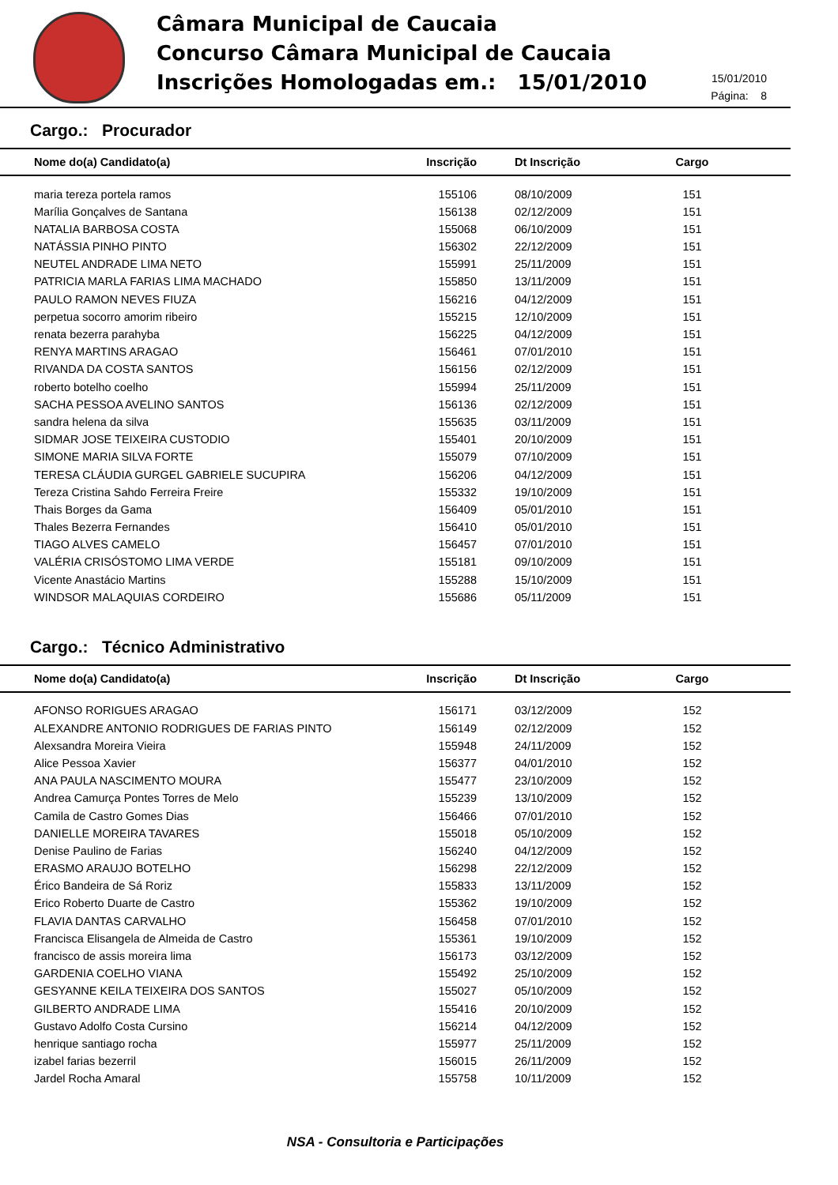Câmara Municipal de Caucaia
Concurso Câmara Municipal de Caucaia
Inscrições Homologadas em.: 15/01/2010
15/01/2010
Página: 8
Cargo.: Procurador
| Nome do(a) Candidato(a) | Inscrição | Dt Inscrição | Cargo |
| --- | --- | --- | --- |
| maria tereza portela ramos | 155106 | 08/10/2009 | 151 |
| Marília Gonçalves de Santana | 156138 | 02/12/2009 | 151 |
| NATALIA BARBOSA COSTA | 155068 | 06/10/2009 | 151 |
| NATÁSSIA PINHO PINTO | 156302 | 22/12/2009 | 151 |
| NEUTEL ANDRADE LIMA NETO | 155991 | 25/11/2009 | 151 |
| PATRICIA MARLA FARIAS LIMA MACHADO | 155850 | 13/11/2009 | 151 |
| PAULO RAMON NEVES FIUZA | 156216 | 04/12/2009 | 151 |
| perpetua socorro amorim ribeiro | 155215 | 12/10/2009 | 151 |
| renata bezerra parahyba | 156225 | 04/12/2009 | 151 |
| RENYA MARTINS ARAGAO | 156461 | 07/01/2010 | 151 |
| RIVANDA DA COSTA SANTOS | 156156 | 02/12/2009 | 151 |
| roberto botelho coelho | 155994 | 25/11/2009 | 151 |
| SACHA PESSOA AVELINO SANTOS | 156136 | 02/12/2009 | 151 |
| sandra helena da silva | 155635 | 03/11/2009 | 151 |
| SIDMAR JOSE TEIXEIRA CUSTODIO | 155401 | 20/10/2009 | 151 |
| SIMONE MARIA SILVA FORTE | 155079 | 07/10/2009 | 151 |
| TERESA CLÁUDIA GURGEL GABRIELE SUCUPIRA | 156206 | 04/12/2009 | 151 |
| Tereza Cristina Sahdo Ferreira Freire | 155332 | 19/10/2009 | 151 |
| Thais Borges da Gama | 156409 | 05/01/2010 | 151 |
| Thales Bezerra Fernandes | 156410 | 05/01/2010 | 151 |
| TIAGO ALVES CAMELO | 156457 | 07/01/2010 | 151 |
| VALÉRIA CRISÓSTOMO LIMA VERDE | 155181 | 09/10/2009 | 151 |
| Vicente Anastácio Martins | 155288 | 15/10/2009 | 151 |
| WINDSOR MALAQUIAS CORDEIRO | 155686 | 05/11/2009 | 151 |
Cargo.: Técnico Administrativo
| Nome do(a) Candidato(a) | Inscrição | Dt Inscrição | Cargo |
| --- | --- | --- | --- |
| AFONSO RORIGUES ARAGAO | 156171 | 03/12/2009 | 152 |
| ALEXANDRE ANTONIO RODRIGUES DE FARIAS PINTO | 156149 | 02/12/2009 | 152 |
| Alexsandra Moreira Vieira | 155948 | 24/11/2009 | 152 |
| Alice Pessoa Xavier | 156377 | 04/01/2010 | 152 |
| ANA PAULA NASCIMENTO MOURA | 155477 | 23/10/2009 | 152 |
| Andrea Camurça Pontes Torres de Melo | 155239 | 13/10/2009 | 152 |
| Camila de Castro Gomes Dias | 156466 | 07/01/2010 | 152 |
| DANIELLE MOREIRA TAVARES | 155018 | 05/10/2009 | 152 |
| Denise Paulino de Farias | 156240 | 04/12/2009 | 152 |
| ERASMO ARAUJO BOTELHO | 156298 | 22/12/2009 | 152 |
| Érico Bandeira de Sá Roriz | 155833 | 13/11/2009 | 152 |
| Erico Roberto Duarte de Castro | 155362 | 19/10/2009 | 152 |
| FLAVIA DANTAS CARVALHO | 156458 | 07/01/2010 | 152 |
| Francisca Elisangela de Almeida de Castro | 155361 | 19/10/2009 | 152 |
| francisco de assis moreira lima | 156173 | 03/12/2009 | 152 |
| GARDENIA COELHO VIANA | 155492 | 25/10/2009 | 152 |
| GESYANNE KEILA TEIXEIRA DOS SANTOS | 155027 | 05/10/2009 | 152 |
| GILBERTO ANDRADE LIMA | 155416 | 20/10/2009 | 152 |
| Gustavo Adolfo Costa Cursino | 156214 | 04/12/2009 | 152 |
| henrique santiago rocha | 155977 | 25/11/2009 | 152 |
| izabel farias bezerril | 156015 | 26/11/2009 | 152 |
| Jardel Rocha Amaral | 155758 | 10/11/2009 | 152 |
NSA - Consultoria e Participações